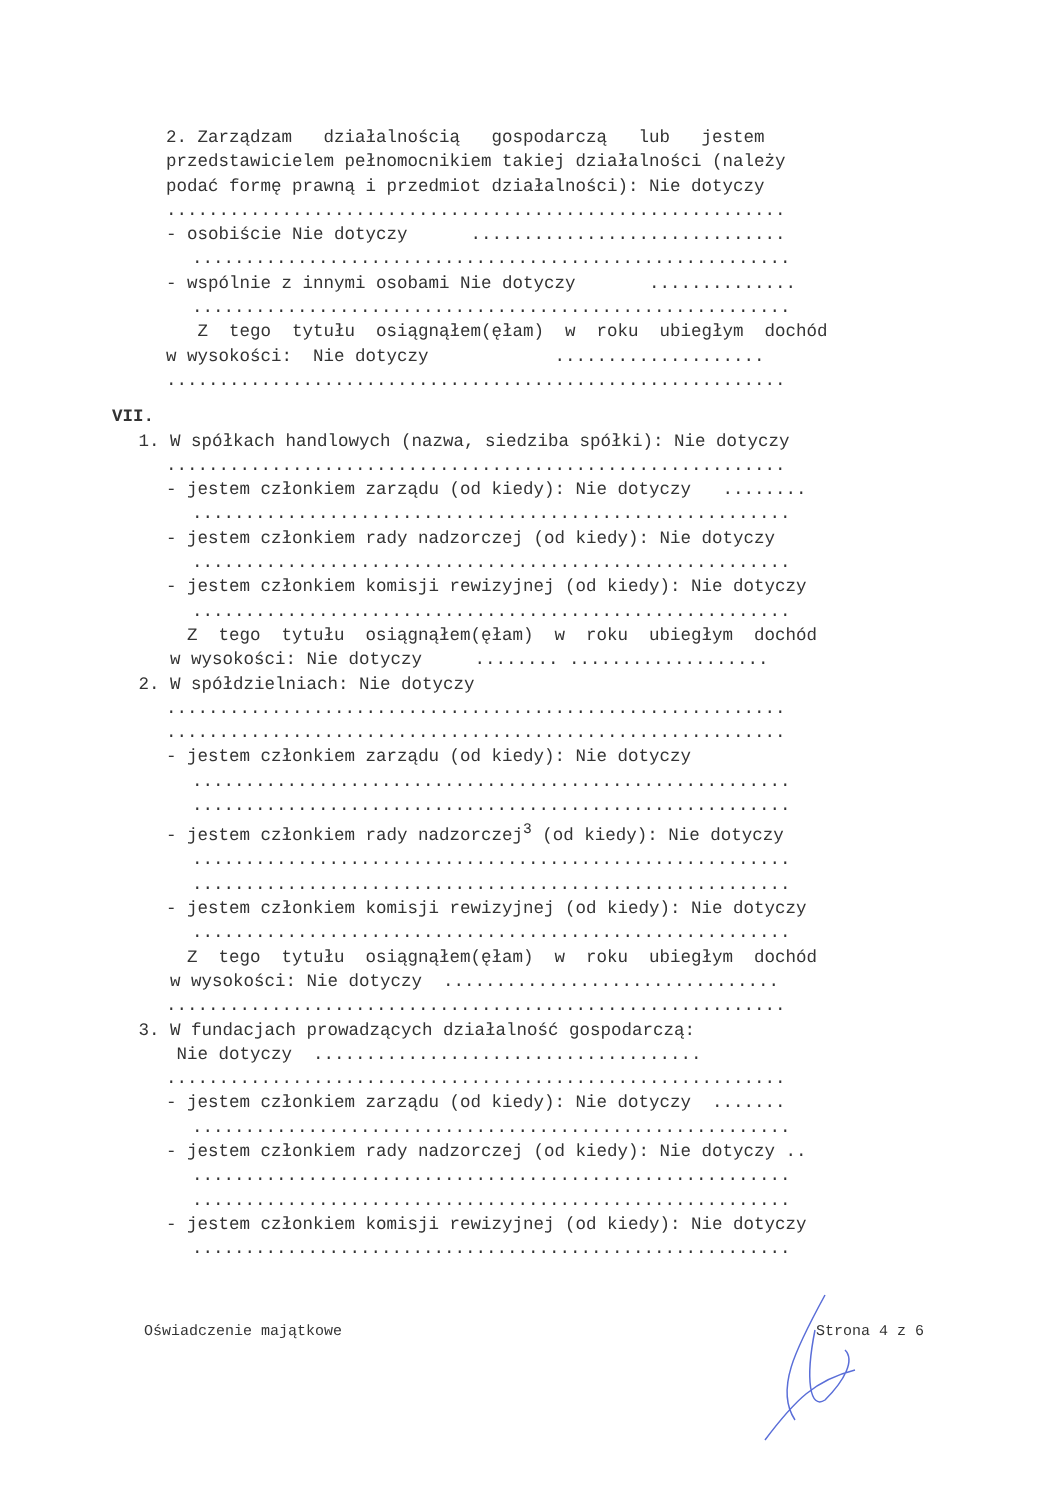2. Zarządzam działalnością gospodarczą lub jestem
przedstawicielem pełnomocnikiem takiej działalności (należy
podać formę prawną i przedmiot działalności): Nie dotyczy
...........................................................
- osobiście Nie dotyczy ..............................
.........................................................
- wspólnie z innymi osobami Nie dotyczy ..............
.........................................................
Z tego tytułu osiągnąłem(ęłam) w roku ubiegłym dochód
w wysokości: Nie dotyczy ....................
...........................................................
VII.
1. W spółkach handlowych (nazwa, siedziba spółki): Nie dotyczy
...........................................................
- jestem członkiem zarządu (od kiedy): Nie dotyczy ........
.........................................................
- jestem członkiem rady nadzorczej (od kiedy): Nie dotyczy
.........................................................
- jestem członkiem komisji rewizyjnej (od kiedy): Nie dotyczy
.........................................................
Z tego tytułu osiągnąłem(ęłam) w roku ubiegłym dochód
w wysokości: Nie dotyczy ........ ...................
2. W spółdzielniach: Nie dotyczy
...........................................................
...........................................................
- jestem członkiem zarządu (od kiedy): Nie dotyczy
.........................................................
.........................................................
- jestem członkiem rady nadzorczej<sup>3</sup> (od kiedy): Nie dotyczy
.........................................................
.........................................................
- jestem członkiem komisji rewizyjnej (od kiedy): Nie dotyczy
.........................................................
Z tego tytułu osiągnąłem(ęłam) w roku ubiegłym dochód
w wysokości: Nie dotyczy ................................
...........................................................
3. W fundacjach prowadzących działalność gospodarczą:
Nie dotyczy .....................................
...........................................................
- jestem członkiem zarządu (od kiedy): Nie dotyczy .......
.........................................................
- jestem członkiem rady nadzorczej (od kiedy): Nie dotyczy ..
.........................................................
.........................................................
- jestem członkiem komisji rewizyjnej (od kiedy): Nie dotyczy
.........................................................
Oświadczenie majątkowe Strona 4 z 6